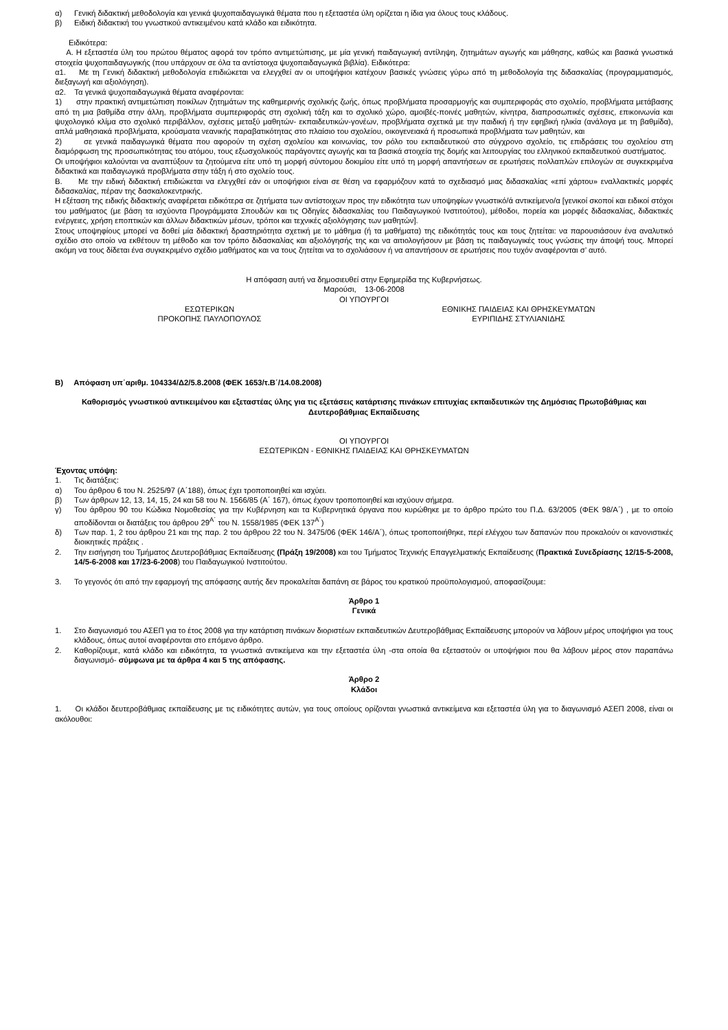α) Γενική διδακτική μεθοδολογία και γενικά ψυχοπαιδαγωγικά θέματα που η εξεταστέα ύλη ορίζεται η ίδια για όλους τους κλάδους.
β) Ειδική διδακτική του γνωστικού αντικειμένου κατά κλάδο και ειδικότητα.
Ειδικότερα:
Α. Η εξεταστέα ύλη του πρώτου θέματος αφορά τον τρόπο αντιμετώπισης, με μία γενική παιδαγωγική αντίληψη, ζητημάτων αγωγής και μάθησης, καθώς και βασικά γνωστικά στοιχεία ψυχοπαιδαγωγικής (που υπάρχουν σε όλα τα αντίστοιχα ψυχοπαιδαγωγικά βιβλία). Ειδικότερα:
α1. Με τη Γενική διδακτική μεθοδολογία επιδιώκεται να ελεγχθεί αν οι υποψήφιοι κατέχουν βασικές γνώσεις γύρω από τη μεθοδολογία της διδασκαλίας (προγραμματισμός, διεξαγωγή και αξιολόγηση).
α2. Τα γενικά ψυχοπαιδαγωγικά θέματα αναφέρονται:
1) στην πρακτική αντιμετώπιση ποικίλων ζητημάτων της καθημερινής σχολικής ζωής, όπως προβλήματα προσαρμογής και συμπεριφοράς στο σχολείο, προβλήματα μετάβασης από τη μια βαθμίδα στην άλλη, προβλήματα συμπεριφοράς στη σχολική τάξη και το σχολικό χώρο, αμοιβές-ποινές μαθητών, κίνητρα, διαπροσωπικές σχέσεις, επικοινωνία και ψυχολογικό κλίμα στο σχολικό περιβάλλον, σχέσεις μεταξύ μαθητών- εκπαιδευτικών-γονέων, προβλήματα σχετικά με την παιδική ή την εφηβική ηλικία (ανάλογα με τη βαθμίδα), απλά μαθησιακά προβλήματα, κρούσματα νεανικής παραβατικότητας στο πλαίσιο του σχολείου, οικογενειακά ή προσωπικά προβλήματα των μαθητών, και
2) σε γενικά παιδαγωγικά θέματα που αφορούν τη σχέση σχολείου και κοινωνίας, τον ρόλο του εκπαιδευτικού στο σύγχρονο σχολείο, τις επιδράσεις του σχολείου στη διαμόρφωση της προσωπικότητας του ατόμου, τους εξωσχολικούς παράγοντες αγωγής και τα βασικά στοιχεία της δομής και λειτουργίας του ελληνικού εκπαιδευτικού συστήματος.
Οι υποψήφιοι καλούνται να αναπτύξουν τα ζητούμενα είτε υπό τη μορφή σύντομου δοκιμίου είτε υπό τη μορφή απαντήσεων σε ερωτήσεις πολλαπλών επιλογών σε συγκεκριμένα διδακτικά και παιδαγωγικά προβλήματα στην τάξη ή στο σχολείο τους.
Β. Με την ειδική διδακτική επιδιώκεται να ελεγχθεί εάν οι υποψήφιοι είναι σε θέση να εφαρμόζουν κατά το σχεδιασμό μιας διδασκαλίας «επί χάρτου» εναλλακτικές μορφές διδασκαλίας, πέραν της δασκαλοκεντρικής.
Η εξέταση της ειδικής διδακτικής αναφέρεται ειδικότερα σε ζητήματα των αντίστοιχων προς την ειδικότητα των υποψηφίων γνωστικό/ά αντικείμενο/α [γενικοί σκοποί και ειδικοί στόχοι του μαθήματος (με βάση τα ισχύοντα Προγράμματα Σπουδών και τις Οδηγίες διδασκαλίας του Παιδαγωγικού Ινστιτούτου), μέθοδοι, πορεία και μορφές διδασκαλίας, διδακτικές ενέργειες, χρήση εποπτικών και άλλων διδακτικών μέσων, τρόποι και τεχνικές αξιολόγησης των μαθητών].
Στους υποψηφίους μπορεί να δοθεί μία διδακτική δραστηριότητα σχετική με το μάθημα (ή τα μαθήματα) της ειδικότητάς τους και τους ζητείται: να παρουσιάσουν ένα αναλυτικό σχέδιο στο οποίο να εκθέτουν τη μέθοδο και τον τρόπο διδασκαλίας και αξιολόγησής της και να αιτιολογήσουν με βάση τις παιδαγωγικές τους γνώσεις την άποψή τους. Μπορεί ακόμη να τους δίδεται ένα συγκεκριμένο σχέδιο μαθήματος και να τους ζητείται να το σχολιάσουν ή να απαντήσουν σε ερωτήσεις που τυχόν αναφέρονται σ’ αυτό.
Η απόφαση αυτή να δημοσιευθεί στην Εφημερίδα της Κυβερνήσεως.
Μαρούσι, 13-06-2008
ΟΙ ΥΠΟΥΡΓΟΙ
ΕΣΩΤΕΡΙΚΩΝ
ΠΡΟΚΟΠΗΣ ΠΑΥΛΟΠΟΥΛΟΣ
ΕΘΝΙΚΗΣ ΠΑΙΔΕΙΑΣ ΚΑΙ ΘΡΗΣΚΕΥΜΑΤΩΝ
ΕΥΡΙΠΙΔΗΣ ΣΤΥΛΙΑΝΙΔΗΣ
Β) Απόφαση υπ΄αριθμ. 104334/Δ2/5.8.2008 (ΦΕΚ 1653/τ.Β΄/14.08.2008)
Καθορισμός γνωστικού αντικειμένου και εξεταστέας ύλης για τις εξετάσεις κατάρτισης πινάκων επιτυχίας εκπαιδευτικών της Δημόσιας Πρωτοβάθμιας και Δευτεροβάθμιας Εκπαίδευσης
ΟΙ ΥΠΟΥΡΓΟΙ
ΕΣΩΤΕΡΙΚΩΝ - ΕΘΝΙΚΗΣ ΠΑΙΔΕΙΑΣ ΚΑΙ ΘΡΗΣΚΕΥΜΑΤΩΝ
Έχοντας υπόψη:
1. Τις διατάξεις:
α) Του άρθρου 6 του Ν. 2525/97 (Α΄188), όπως έχει τροποποιηθεί και ισχύει.
β) Των άρθρων 12, 13, 14, 15, 24 και 58 του Ν. 1566/85 (Α΄ 167), όπως έχουν τροποποιηθεί και ισχύουν σήμερα.
γ) Του άρθρου 90 του Κώδικα Νομοθεσίας για την Κυβέρνηση και τα Κυβερνητικά όργανα που κυρώθηκε με το άρθρο πρώτο του Π.Δ. 63/2005 (ΦΕΚ 98/Α΄) , με το οποίο αποδίδονται οι διατάξεις του άρθρου 29<sup>Α΄</sup> του Ν. 1558/1985 (ΦΕΚ 137<sup>Α΄</sup>)
δ) Των παρ. 1, 2 του άρθρου 21 και της παρ. 2 του άρθρου 22 του Ν. 3475/06 (ΦΕΚ 146/Α΄), όπως τροποποιήθηκε, περί ελέγχου των δαπανών που προκαλούν οι κανονιστικές διοικητικές πράξεις .
2. Την εισήγηση του Τμήματος Δευτεροβάθμιας Εκπαίδευσης (Πράξη 19/2008) και του Τμήματος Τεχνικής Επαγγελματικής Εκπαίδευσης (Πρακτικά Συνεδρίασης 12/15-5-2008, 14/5-6-2008 και 17/23-6-2008) του Παιδαγωγικού Ινστιτούτου.
3. Το γεγονός ότι από την εφαρμογή της απόφασης αυτής δεν προκαλείται δαπάνη σε βάρος του κρατικού προϋπολογισμού, αποφασίζουμε:
Άρθρο 1
Γενικά
1. Στο διαγωνισμό του ΑΣΕΠ για το έτος 2008 για την κατάρτιση πινάκων διοριστέων εκπαιδευτικών Δευτεροβάθμιας Εκπαίδευσης μπορούν να λάβουν μέρος υποψήφιοι για τους κλάδους, όπως αυτοί αναφέρονται στο επόμενο άρθρο.
2. Καθορίζουμε, κατά κλάδο και ειδικότητα, τα γνωστικά αντικείμενα και την εξεταστέα ύλη -στα οποία θα εξεταστούν οι υποψήφιοι που θα λάβουν μέρος στον παραπάνω διαγωνισμό- σύμφωνα με τα άρθρα 4 και 5 της απόφασης.
Άρθρο 2
Κλάδοι
1. Οι κλάδοι δευτεροβάθμιας εκπαίδευσης με τις ειδικότητες αυτών, για τους οποίους ορίζονται γνωστικά αντικείμενα και εξεταστέα ύλη για το διαγωνισμό ΑΣΕΠ 2008, είναι οι ακόλουθοι: